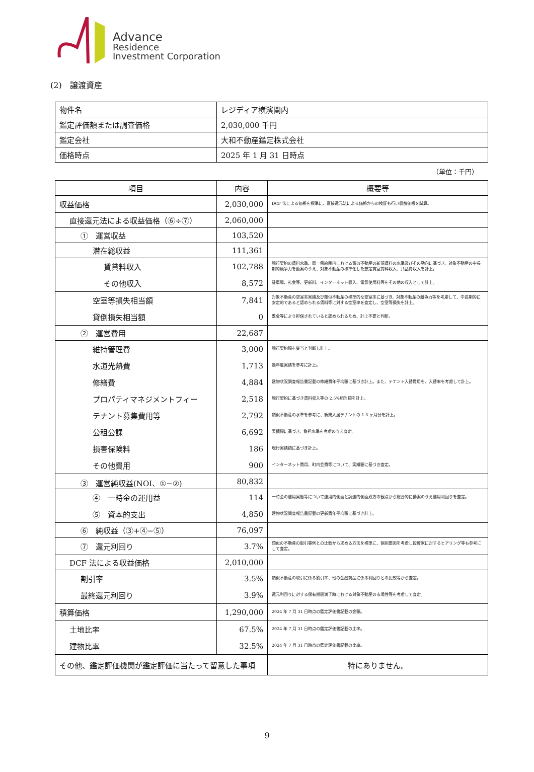Advance
Residence
Investment Corporation
(2)　譲渡資産
| 物件名 | レジディア横濱関内 |
| 鑑定評価額または調査価格 | 2,030,000 千円 |
| 鑑定会社 | 大和不動産鑑定株式会社 |
| 価格時点 | 2025 年 1 月 31 日時点 |
（単位：千円）
| 項目 | 内容 | 概要等 |
| --- | --- | --- |
| 収益価格 | 2,030,000 | DCF 法による価格を標準に、直接還元法による価格からの検証も行い収益価格を試算。 |
| 直接還元法による収益価格（⑥÷⑦） | 2,060,000 | |
| ① 運営収益 | 103,520 | |
| 潜在総収益 | 111,361 | |
| 賃貸料収入 | 102,788 | 現行契約の賃料水準、同一需給圏内における類似不動産の新規賃料の水準及びその動向に基づき、対象不動産の中長期的競争力を勘案のうえ、対象不動産の標準化した想定貸室賃料収入、共益費収入を計上。 |
| その他収入 | 8,572 | 駐車場、礼金等、更新料、インターネット収入、電気使用料等をその他の収入として計上。 |
| 空室等損失相当額 | 7,841 | 対象不動産の空室率実績及び類似不動産の標準的な空室率に基づき、対象不動産の競争力等を考慮して、中長期的に安定的であると認められる賃料等に対する空室率を査定し、空室等損失を計上。 |
| 貸倒損失相当額 | 0 | 敷金等により担保されていると認められるため、計上不要と判断。 |
| ② 運営費用 | 22,687 | |
| 維持管理費 | 3,000 | 現行契約額を妥当と判断し計上。 |
| 水道光熱費 | 1,713 | 過年度実績を参考に計上。 |
| 修繕費 | 4,884 | 建物状況調査報告書記載の修繕費年平均額に基づき計上。また、テナント入替費用を、入替率を考慮して計上。 |
| プロパティマネジメントフィー | 2,518 | 現行契約に基づき賃料収入等の 2.5%相当額を計上。 |
| テナント募集費用等 | 2,792 | 類似不動産の水準を参考に、新規入居テナントの 1.5 ヶ月分を計上。 |
| 公租公課 | 6,692 | 実績額に基づき、負担水準を考慮のうえ査定。 |
| 損害保険料 | 186 | 現行実績額に基づき計上。 |
| その他費用 | 900 | インターネット費用、町内会費等について、実績額に基づき査定。 |
| ③ 運営純収益(NOI、①−②) | 80,832 | |
| ④ 一時金の運用益 | 114 | 一時金の運用実態等について運用的側面と調達的側面双方の観点から総合的に勘案のうえ運用利回りを査定。 |
| ⑤ 資本的支出 | 4,850 | 建物状況調査報告書記載の更新費年平均額に基づき計上。 |
| ⑥ 純収益（③+④−⑤） | 76,097 | |
| ⑦ 還元利回り | 3.7% | 類似の不動産の取引事例との比較から求める方法を標準に、個別要因を考慮し投資家に対するヒアリング等も参考にして査定。 |
| DCF 法による収益価格 | 2,010,000 | |
| 割引率 | 3.5% | 類似不動産の取引に係る割引率、他の金融商品に係る利回りとの比較等から査定。 |
| 最終還元利回り | 3.9% | 還元利回りに対する保有期間満了時における対象不動産の市場性等を考慮して査定。 |
| 積算価格 | 1,290,000 | 2024 年 7 月 31 日時点の鑑定評価書記載の金額。 |
| 土地比率 | 67.5% | 2024 年 7 月 31 日時点の鑑定評価書記載の比率。 |
| 建物比率 | 32.5% | 2024 年 7 月 31 日時点の鑑定評価書記載の比率。 |
| その他、鑑定評価機関が鑑定評価に当たって留意した事項 | | 特にありません。 |
9